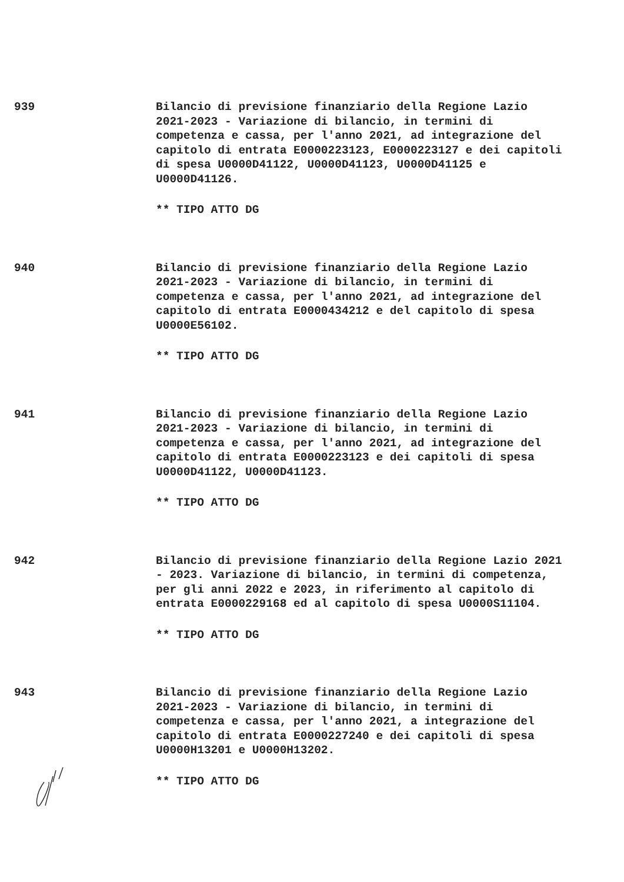939 Bilancio di previsione finanziario della Regione Lazio 2021-2023 - Variazione di bilancio, in termini di competenza e cassa, per l'anno 2021, ad integrazione del capitolo di entrata E0000223123, E0000223127 e dei capitoli di spesa U0000D41122, U0000D41123, U0000D41125 e U0000D41126.
** TIPO ATTO DG
940 Bilancio di previsione finanziario della Regione Lazio 2021-2023 - Variazione di bilancio, in termini di competenza e cassa, per l'anno 2021, ad integrazione del capitolo di entrata E0000434212 e del capitolo di spesa U0000E56102.
** TIPO ATTO DG
941 Bilancio di previsione finanziario della Regione Lazio 2021-2023 - Variazione di bilancio, in termini di competenza e cassa, per l'anno 2021, ad integrazione del capitolo di entrata E0000223123 e dei capitoli di spesa U0000D41122, U0000D41123.
** TIPO ATTO DG
942 Bilancio di previsione finanziario della Regione Lazio 2021 - 2023. Variazione di bilancio, in termini di competenza, per gli anni 2022 e 2023, in riferimento al capitolo di entrata E0000229168 ed al capitolo di spesa U0000S11104.
** TIPO ATTO DG
943 Bilancio di previsione finanziario della Regione Lazio 2021-2023 - Variazione di bilancio, in termini di competenza e cassa, per l'anno 2021, a integrazione del capitolo di entrata E0000227240 e dei capitoli di spesa U0000H13201 e U0000H13202.
** TIPO ATTO DG